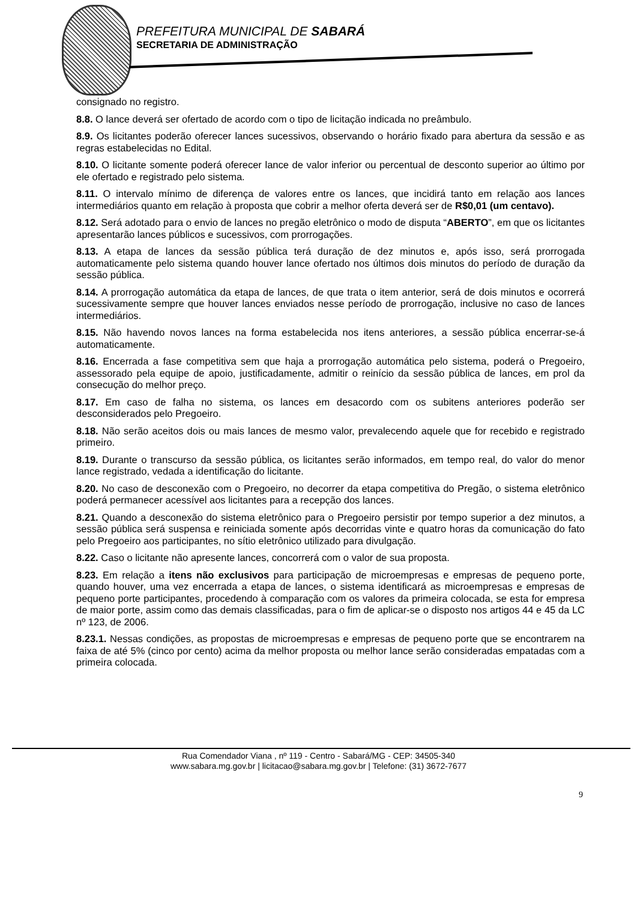PREFEITURA MUNICIPAL DE SABARÁ
SECRETARIA DE ADMINISTRAÇÃO
consignado no registro.
8.8. O lance deverá ser ofertado de acordo com o tipo de licitação indicada no preâmbulo.
8.9. Os licitantes poderão oferecer lances sucessivos, observando o horário fixado para abertura da sessão e as regras estabelecidas no Edital.
8.10. O licitante somente poderá oferecer lance de valor inferior ou percentual de desconto superior ao último por ele ofertado e registrado pelo sistema.
8.11. O intervalo mínimo de diferença de valores entre os lances, que incidirá tanto em relação aos lances intermediários quanto em relação à proposta que cobrir a melhor oferta deverá ser de R$0,01 (um centavo).
8.12. Será adotado para o envio de lances no pregão eletrônico o modo de disputa “ABERTO”, em que os licitantes apresentarão lances públicos e sucessivos, com prorrogações.
8.13. A etapa de lances da sessão pública terá duração de dez minutos e, após isso, será prorrogada automaticamente pelo sistema quando houver lance ofertado nos últimos dois minutos do período de duração da sessão pública.
8.14. A prorrogação automática da etapa de lances, de que trata o item anterior, será de dois minutos e ocorrerá sucessivamente sempre que houver lances enviados nesse período de prorrogação, inclusive no caso de lances intermediários.
8.15. Não havendo novos lances na forma estabelecida nos itens anteriores, a sessão pública encerrar-se-á automaticamente.
8.16. Encerrada a fase competitiva sem que haja a prorrogação automática pelo sistema, poderá o Pregoeiro, assessorado pela equipe de apoio, justificadamente, admitir o reinício da sessão pública de lances, em prol da consecução do melhor preço.
8.17. Em caso de falha no sistema, os lances em desacordo com os subitens anteriores poderão ser desconsiderados pelo Pregoeiro.
8.18. Não serão aceitos dois ou mais lances de mesmo valor, prevalecendo aquele que for recebido e registrado primeiro.
8.19. Durante o transcurso da sessão pública, os licitantes serão informados, em tempo real, do valor do menor lance registrado, vedada a identificação do licitante.
8.20. No caso de desconexão com o Pregoeiro, no decorrer da etapa competitiva do Pregão, o sistema eletrônico poderá permanecer acessível aos licitantes para a recepção dos lances.
8.21. Quando a desconexão do sistema eletrônico para o Pregoeiro persistir por tempo superior a dez minutos, a sessão pública será suspensa e reiniciada somente após decorridas vinte e quatro horas da comunicação do fato pelo Pregoeiro aos participantes, no sítio eletrônico utilizado para divulgação.
8.22. Caso o licitante não apresente lances, concorrerá com o valor de sua proposta.
8.23. Em relação a itens não exclusivos para participação de microempresas e empresas de pequeno porte, quando houver, uma vez encerrada a etapa de lances, o sistema identificará as microempresas e empresas de pequeno porte participantes, procedendo à comparação com os valores da primeira colocada, se esta for empresa de maior porte, assim como das demais classificadas, para o fim de aplicar-se o disposto nos artigos 44 e 45 da LC nº 123, de 2006.
8.23.1. Nessas condições, as propostas de microempresas e empresas de pequeno porte que se encontrarem na faixa de até 5% (cinco por cento) acima da melhor proposta ou melhor lance serão consideradas empatadas com a primeira colocada.
Rua Comendador Viana , nº 119 - Centro - Sabará/MG - CEP: 34505-340
www.sabara.mg.gov.br | licitacao@sabara.mg.gov.br | Telefone: (31) 3672-7677
9